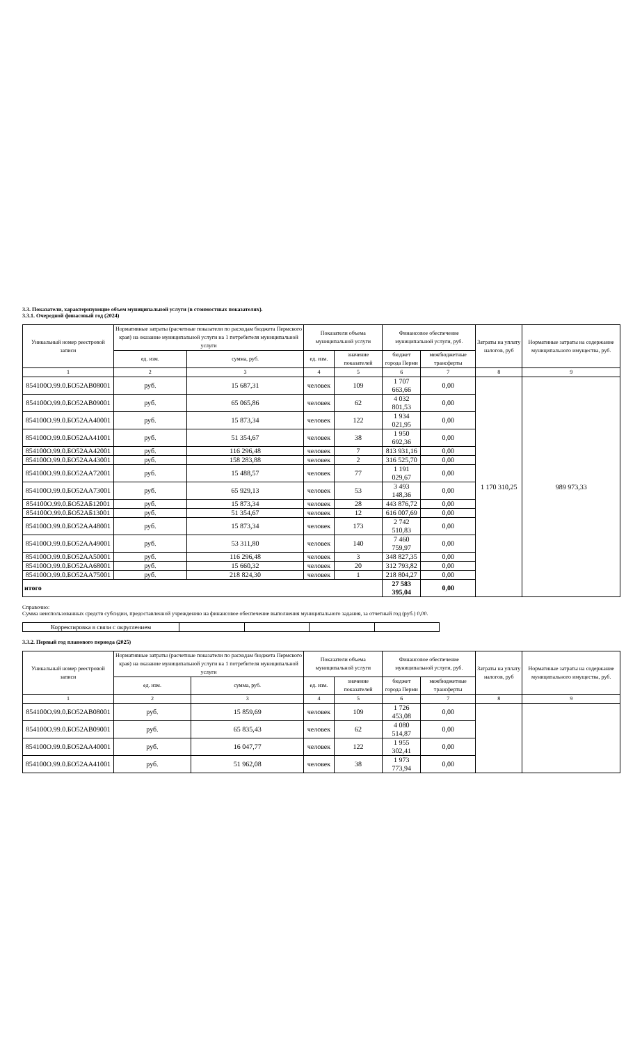3.3. Показатели, характеризующие объем муниципальной услуги (в стоимостных показателях).
3.3.1. Очередной финасовый год (2024)
| Уникальный номер реестровой записи | Нормативные затраты (расчетные показатели по расходам бюджета Пермского края) на оказание муниципальной услуги на 1 потребителя муниципальной услуги | | Показатели объема муниципальной услуги | | Финансовое обеспечение муниципальной услуги, руб. | | Затраты на уплату налогов, руб | Норматиные затраты на содержание муниципального имущества, руб. |
| --- | --- | --- | --- | --- | --- | --- | --- | --- |
| | ед. изм. | сумма, руб. | ед. изм. | значение показателей | бюджет города Перми | межбюджетные трансферты | | |
| 1 | 2 | 3 | 4 | 5 | 6 | 7 | 8 | 9 |
| 854100О.99.0.БО52АВ08001 | руб. | 15 687,31 | человек | 109 | 1 707 663,66 | 0,00 | 1 170 310,25 | 989 973,33 |
| 854100О.99.0.БО52АВ09001 | руб. | 65 065,86 | человек | 62 | 4 032 801,53 | 0,00 | | |
| 854100О.99.0.БО52АА40001 | руб. | 15 873,34 | человек | 122 | 1 934 021,95 | 0,00 | | |
| 854100О.99.0.БО52АА41001 | руб. | 51 354,67 | человек | 38 | 1 950 692,36 | 0,00 | | |
| 854100О.99.0.БО52АА42001 | руб. | 116 296,48 | человек | 7 | 813 931,16 | 0,00 | | |
| 854100О.99.0.БО52АА43001 | руб. | 158 283,88 | человек | 2 | 316 525,70 | 0,00 | | |
| 854100О.99.0.БО52АА72001 | руб. | 15 488,57 | человек | 77 | 1 191 029,67 | 0,00 | | |
| 854100О.99.0.БО52АА73001 | руб. | 65 929,13 | человек | 53 | 3 493 148,36 | 0,00 | | |
| 854100О.99.0.БО52АБ12001 | руб. | 15 873,34 | человек | 28 | 443 876,72 | 0,00 | | |
| 854100О.99.0.БО52АБ13001 | руб. | 51 354,67 | человек | 12 | 616 007,69 | 0,00 | | |
| 854100О.99.0.БО52АА48001 | руб. | 15 873,34 | человек | 173 | 2 742 510,83 | 0,00 | | |
| 854100О.99.0.БО52АА49001 | руб. | 53 311,80 | человек | 140 | 7 460 759,97 | 0,00 | | |
| 854100О.99.0.БО52АА50001 | руб. | 116 296,48 | человек | 3 | 348 827,35 | 0,00 | | |
| 854100О.99.0.БО52АА68001 | руб. | 15 660,32 | человек | 20 | 312 793,82 | 0,00 | | |
| 854100О.99.0.БО52АА75001 | руб. | 218 824,30 | человек | 1 | 218 804,27 | 0,00 | | |
| итого | | | | | 27 583 395,04 | 0,00 | | |
Справочно:
Сумма неиспользованных средств субсидии, предоставленной учреждению на финансовое обеспечение выполнения муниципального задания, за отчетный год (руб.) 0,00.
| Корректировка в связи с округлением | | | | |
3.3.2. Первый год планового периода (2025)
| Уникальный номер реестровой записи | Нормативные затраты (расчетные показатели по расходам бюджета Пермского края) на оказание муниципальной услуги на 1 потребителя муниципальной услуги | | Показатели объема муниципальной услуги | | Финансовое обеспечение муниципальной услуги, руб. | | Затраты на уплату налогов, руб | Норматиные затраты на содержание муниципального имущества, руб. |
| --- | --- | --- | --- | --- | --- | --- | --- | --- |
| | ед. изм. | сумма, руб. | ед. изм. | значение показателей | бюджет города Перми | межбюджетные трансферты | | |
| 1 | 2 | 3 | 4 | 5 | 6 | 7 | 8 | 9 |
| 854100О.99.0.БО52АВ08001 | руб. | 15 859,69 | человек | 109 | 1 726 453,08 | 0,00 | | |
| 854100О.99.0.БО52АВ09001 | руб. | 65 835,43 | человек | 62 | 4 080 514,87 | 0,00 | | |
| 854100О.99.0.БО52АА40001 | руб. | 16 047,77 | человек | 122 | 1 955 302,41 | 0,00 | | |
| 854100О.99.0.БО52АА41001 | руб. | 51 962,08 | человек | 38 | 1 973 773,94 | 0,00 | | |